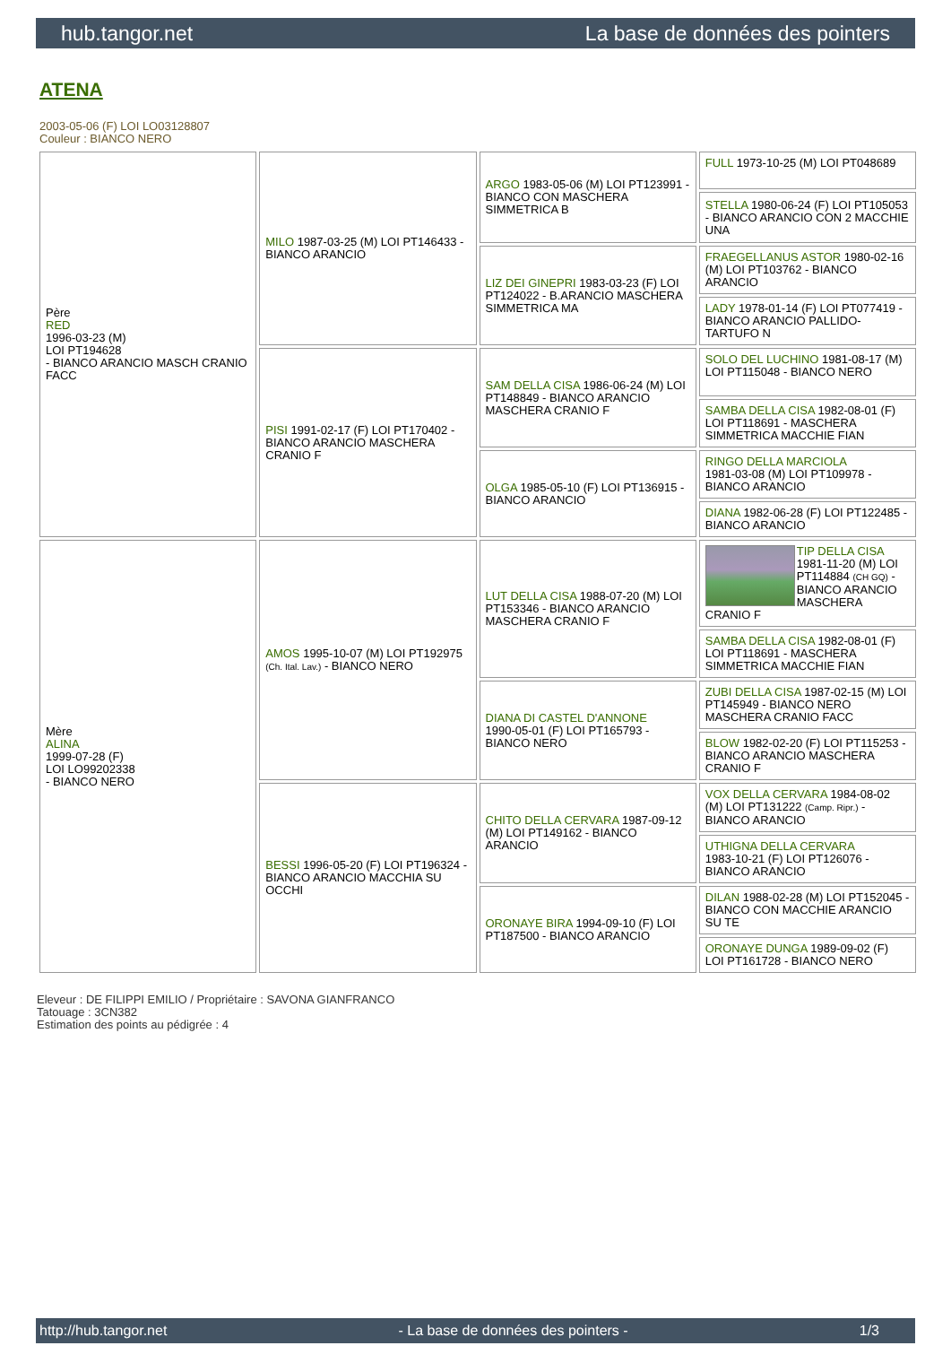hub.tangor.net La base de données des pointers
ATENA
2003-05-06 (F) LOI LO03128807
Couleur : BIANCO NERO
| Père RED 1996-03-23 (M) LOI PT194628 - BIANCO ARANCIO MASCH CRANIO FACC | MILO 1987-03-25 (M) LOI PT146433 - BIANCO ARANCIO | ARGO 1983-05-06 (M) LOI PT123991 - BIANCO CON MASCHERA SIMMETRICA B | FULL 1973-10-25 (M) LOI PT048689 |
| | | | STELLA 1980-06-24 (F) LOI PT105053 - BIANCO ARANCIO CON 2 MACCHIE UNA |
| | | LIZ DEI GINEPRI 1983-03-23 (F) LOI PT124022 - B.ARANCIO MASCHERA SIMMETRICA MA | FRAEGELLANUS ASTOR 1980-02-16 (M) LOI PT103762 - BIANCO ARANCIO |
| | | | LADY 1978-01-14 (F) LOI PT077419 - BIANCO ARANCIO PALLIDO-TARTUFO N |
| | PISI 1991-02-17 (F) LOI PT170402 - BIANCO ARANCIO MASCHERA CRANIO F | SAM DELLA CISA 1986-06-24 (M) LOI PT148849 - BIANCO ARANCIO MASCHERA CRANIO F | SOLO DEL LUCHINO 1981-08-17 (M) LOI PT115048 - BIANCO NERO |
| | | | SAMBA DELLA CISA 1982-08-01 (F) LOI PT118691 - MASCHERA SIMMETRICA MACCHIE FIAN |
| | | OLGA 1985-05-10 (F) LOI PT136915 - BIANCO ARANCIO | RINGO DELLA MARCIOLA 1981-03-08 (M) LOI PT109978 - BIANCO ARANCIO |
| | | | DIANA 1982-06-28 (F) LOI PT122485 - BIANCO ARANCIO |
| Mère ALINA 1999-07-28 (F) LOI LO99202338 - BIANCO NERO | AMOS 1995-10-07 (M) LOI PT192975 (Ch. Ital. Lav.) - BIANCO NERO | LUT DELLA CISA 1988-07-20 (M) LOI PT153346 - BIANCO ARANCIO MASCHERA CRANIO F | TIP DELLA CISA 1981-11-20 (M) LOI PT114884 (CH GQ) - BIANCO ARANCIO MASCHERA CRANIO F |
| | | | SAMBA DELLA CISA 1982-08-01 (F) LOI PT118691 - MASCHERA SIMMETRICA MACCHIE FIAN |
| | | DIANA DI CASTEL D'ANNONE 1990-05-01 (F) LOI PT165793 - BIANCO NERO | ZUBI DELLA CISA 1987-02-15 (M) LOI PT145949 - BIANCO NERO MASCHERA CRANIO FACC |
| | | | BLOW 1982-02-20 (F) LOI PT115253 - BIANCO ARANCIO MASCHERA CRANIO F |
| | BESSI 1996-05-20 (F) LOI PT196324 - BIANCO ARANCIO MACCHIA SU OCCHI | CHITO DELLA CERVARA 1987-09-12 (M) LOI PT149162 - BIANCO ARANCIO | VOX DELLA CERVARA 1984-08-02 (M) LOI PT131222 (Camp. Ripr.) - BIANCO ARANCIO |
| | | | UTHIGNA DELLA CERVARA 1983-10-21 (F) LOI PT126076 - BIANCO ARANCIO |
| | | ORONAYE BIRA 1994-09-10 (F) LOI PT187500 - BIANCO ARANCIO | DILAN 1988-02-28 (M) LOI PT152045 - BIANCO CON MACCHIE ARANCIO SU TE |
| | | | ORONAYE DUNGA 1989-09-02 (F) LOI PT161728 - BIANCO NERO |
Eleveur : DE FILIPPI EMILIO / Propriétaire : SAVONA GIANFRANCO
Tatouage : 3CN382
Estimation des points au pédigrée : 4
http://hub.tangor.net - La base de données des pointers - 1/3